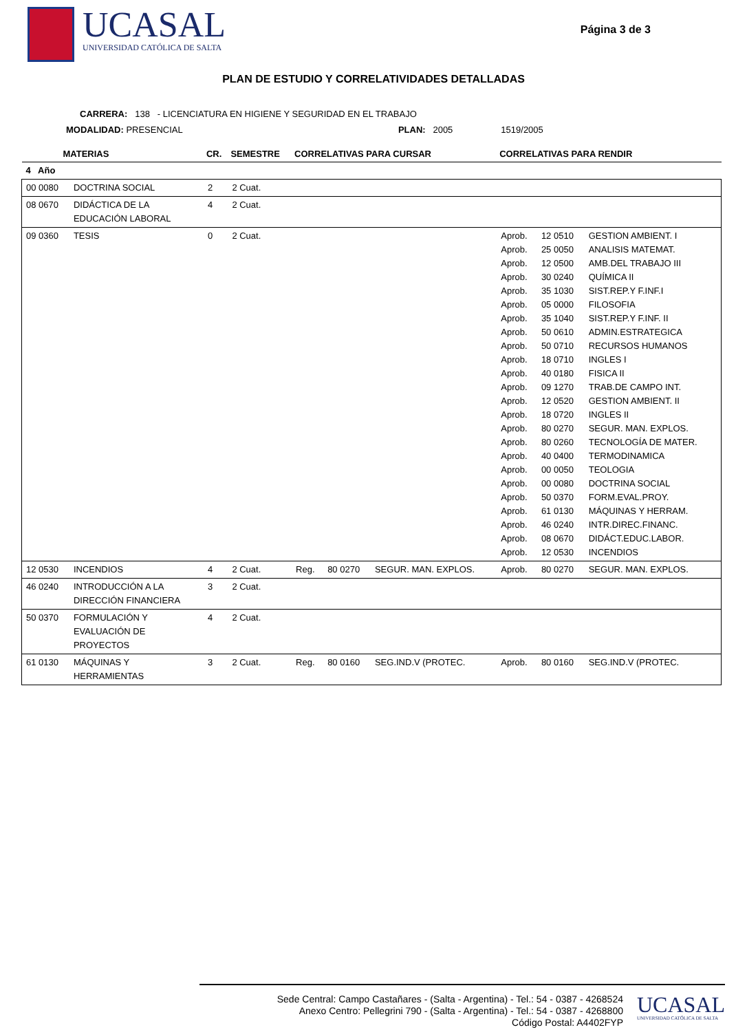UCASAL
UNIVERSIDAD CATÓLICA DE SALTA
Página 3 de 3
PLAN DE ESTUDIO Y CORRELATIVIDADES DETALLADAS
CARRERA: 138 - LICENCIATURA EN HIGIENE Y SEGURIDAD EN EL TRABAJO
MODALIDAD: PRESENCIAL PLAN: 2005 1519/2005
| MATERIAS | | CR. | SEMESTRE | CORRELATIVAS PARA CURSAR | | | CORRELATIVAS PARA RENDIR | | |
| --- | --- | --- | --- | --- | --- | --- | --- | --- | --- |
| 4 Año | | | | | | | | | |
| 00 0080 | DOCTRINA SOCIAL | 2 | 2 Cuat. | | | | | | |
| 08 0670 | DIDÁCTICA DE LA EDUCACIÓN LABORAL | 4 | 2 Cuat. | | | | | | |
| 09 0360 | TESIS | 0 | 2 Cuat. | | | | Aprob. Aprob. Aprob. Aprob. Aprob. Aprob. Aprob. Aprob. Aprob. Aprob. Aprob. Aprob. Aprob. Aprob. Aprob. Aprob. Aprob. Aprob. Aprob. Aprob. Aprob. Aprob. Aprob. Aprob. | 12 0510 25 0050 12 0500 30 0240 35 1030 05 0000 35 1040 50 0610 50 0710 18 0710 40 0180 09 1270 12 0520 18 0720 80 0270 80 0260 40 0400 00 0050 00 0080 50 0370 61 0130 46 0240 08 0670 12 0530 | GESTION AMBIENT. I ANALISIS MATEMAT. AMB.DEL TRABAJO III QUÍMICA II SIST.REP.Y F.INF.I FILOSOFIA SIST.REP.Y F.INF. II ADMIN.ESTRATEGICA RECURSOS HUMANOS INGLES I FISICA II TRAB.DE CAMPO INT. GESTION AMBIENT. II INGLES II SEGUR. MAN. EXPLOS. TECNOLOGÍA DE MATER. TERMODINAMICA TEOLOGIA DOCTRINA SOCIAL FORM.EVAL.PROY. MÁQUINAS Y HERRAM. INTR.DIREC.FINANC. DIDÁCT.EDUC.LABOR. INCENDIOS |
| 12 0530 | INCENDIOS | 4 | 2 Cuat. | Reg. | 80 0270 | SEGUR. MAN. EXPLOS. | Aprob. | 80 0270 | SEGUR. MAN. EXPLOS. |
| 46 0240 | INTRODUCCIÓN A LA DIRECCIÓN FINANCIERA | 3 | 2 Cuat. | | | | | | |
| 50 0370 | FORMULACIÓN Y EVALUACIÓN DE PROYECTOS | 4 | 2 Cuat. | | | | | | |
| 61 0130 | MÁQUINAS Y HERRAMIENTAS | 3 | 2 Cuat. | Reg. | 80 0160 | SEG.IND.V (PROTEC. | Aprob. | 80 0160 | SEG.IND.V (PROTEC. |
Sede Central: Campo Castañares - (Salta - Argentina) - Tel.: 54 - 0387 - 4268524
Anexo Centro: Pellegrini 790 - (Salta - Argentina) - Tel.: 54 - 0387 - 4268800
Código Postal: A4402FYP
UCASAL
UNIVERSIDAD CATÓLICA DE SALTA